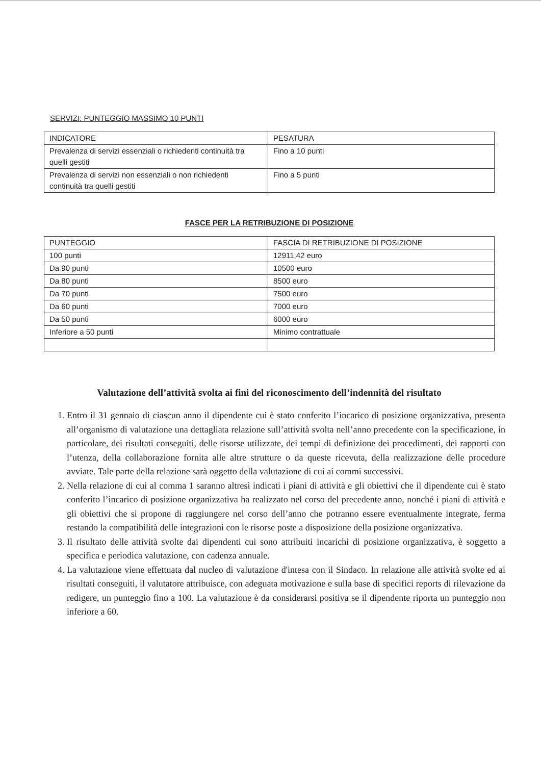SERVIZI: PUNTEGGIO MASSIMO 10 PUNTI
| INDICATORE | PESATURA |
| Prevalenza di servizi essenziali o richiedenti continuità tra quelli gestiti | Fino a 10 punti |
| Prevalenza di servizi non essenziali o non richiedenti continuità tra quelli gestiti | Fino a 5 punti |
FASCE PER LA RETRIBUZIONE DI POSIZIONE
| PUNTEGGIO | FASCIA DI RETRIBUZIONE DI POSIZIONE |
| 100 punti | 12911,42 euro |
| Da 90 punti | 10500 euro |
| Da 80 punti | 8500 euro |
| Da 70 punti | 7500 euro |
| Da 60 punti | 7000 euro |
| Da 50 punti | 6000 euro |
| Inferiore a 50 punti | Minimo contrattuale |
Valutazione dell’attività svolta ai fini del riconoscimento dell’indennità del risultato
1. Entro il 31 gennaio di ciascun anno il dipendente cui è stato conferito l’incarico di posizione organizzativa, presenta all’organismo di valutazione una dettagliata relazione sull’attività svolta nell’anno precedente con la specificazione, in particolare, dei risultati conseguiti, delle risorse utilizzate, dei tempi di definizione dei procedimenti, dei rapporti con l’utenza, della collaborazione fornita alle altre strutture o da queste ricevuta, della realizzazione delle procedure avviate. Tale parte della relazione sarà oggetto della valutazione di cui ai commi successivi.
2. Nella relazione di cui al comma 1 saranno altresì indicati i piani di attività e gli obiettivi che il dipendente cui è stato conferito l’incarico di posizione organizzativa ha realizzato nel corso del precedente anno, nonché i piani di attività e gli obiettivi che si propone di raggiungere nel corso dell’anno che potranno essere eventualmente integrate, ferma restando la compatibilità delle integrazioni con le risorse poste a disposizione della posizione organizzativa.
3. Il risultato delle attività svolte dai dipendenti cui sono attribuiti incarichi di posizione organizzativa, è soggetto a specifica e periodica valutazione, con cadenza annuale.
4. La valutazione viene effettuata dal nucleo di valutazione d'intesa con il Sindaco. In relazione alle attività svolte ed ai risultati conseguiti, il valutatore attribuisce, con adeguata motivazione e sulla base di specifici reports di rilevazione da redigere, un punteggio fino a 100. La valutazione è da considerarsi positiva se il dipendente riporta un punteggio non inferiore a 60.